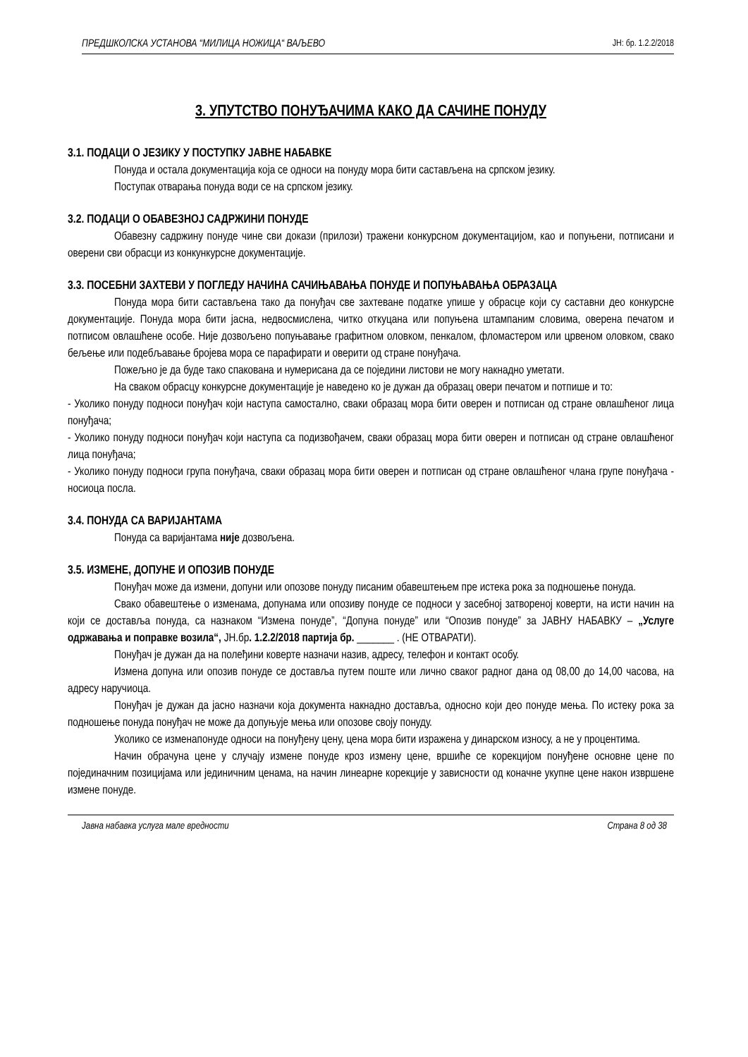ПРЕДШКОЛСКА УСТАНОВА “МИЛИЦА НОЖИЦА“ ВАЉЕВО ЈН: бр. 1.2.2/2018
3. УПУТСТВО ПОНУЂАЧИМА КАКО ДА САЧИНЕ ПОНУДУ
3.1. ПОДАЦИ О ЈЕЗИКУ У ПОСТУПКУ ЈАВНЕ НАБАВКЕ
Понуда и остала документација која се односи на понуду мора бити састављена на српском језику.
Поступак отварања понуда води се на српском језику.
3.2. ПОДАЦИ О ОБАВЕЗНОЈ САДРЖИНИ ПОНУДЕ
Обавезну садржину понуде чине сви докази (прилози) тражени конкурсном документацијом, као и попуњени, потписани и оверени сви обрасци из конкункурсне документације.
3.3. ПОСЕБНИ ЗАХТЕВИ У ПОГЛЕДУ НАЧИНА САЧИЊАВАЊА ПОНУДЕ И ПОПУЊАВАЊА ОБРАЗАЦА
Понуда мора бити састављена тако да понуђач све захтеване податке упише у обрасце који су саставни део конкурсне документације. Понуда мора бити јасна, недвосмислена, читко откуцана или попуњена штампаним словима, оверена печатом и потписом овлашћене особе. Није дозвољено попуњавање графитном оловком, пенкалом, фломастером или црвеном оловком, свако бељење или подебљавање бројева мора се парафирати и оверити од стране понуђача.
Пожељно је да буде тако спакована и нумерисана да се поједини листови не могу накнадно уметати.
На сваком обрасцу конкурсне документације је наведено ко је дужан да образац овери печатом и потпише и то:
- Уколико понуду подноси понуђач који наступа самостално, сваки образац мора бити оверен и потписан од стране овлашћеног лица понуђача;
- Уколико понуду подноси понуђач који наступа са подизвођачем, сваки образац мора бити оверен и потписан од стране овлашћеног лица понуђача;
- Уколико понуду подноси група понуђача, сваки образац мора бити оверен и потписан од стране овлашћеног члана групе понуђача - носиоца посла.
3.4. ПОНУДА СА ВАРИЈАНТАМА
Понуда са варијантама није дозвољена.
3.5. ИЗМЕНЕ, ДОПУНЕ И ОПОЗИВ ПОНУДЕ
Понуђач може да измени, допуни или опозове понуду писаним обавештењем пре истека рока за подношење понуда.
Свако обавештење о изменама, допунама или опозиву понуде се подноси у засебној затвореној коверти, на исти начин на који се доставља понуда, са назнаком “Измена понуде”, “Допуна понуде” или “Опозив понуде” за ЈАВНУ НАБАВКУ – „Услуге одржавања и поправке возила“, ЈН.бр. 1.2.2/2018 партија бр. _______ . (НЕ ОТВАРАТИ).
Понуђач је дужан да на полеђини коверте назначи назив, адресу, телефон и контакт особу.
Измена допуна или опозив понуде се доставља путем поште или лично сваког радног дана од 08,00 до 14,00 часова, на адресу наручиоца.
Понуђач је дужан да јасно назначи која документа накнадно доставља, односно који део понуде мења. По истеку рока за подношење понуда понуђач не може да допуњује мења или опозове своју понуду.
Уколико се изменапонуде односи на понуђену цену, цена мора бити изражена у динарском износу, а не у процентима.
Начин обрачуна цене у случају измене понуде кроз измену цене, вршиће се корекцијом понуђене основне цене по појединачним позицијама или јединичним ценама, на начин линеарне корекције у зависности од коначне укупне цене након извршене измене понуде.
Јавна набавка услуга мале вредности Страна 8 од 38